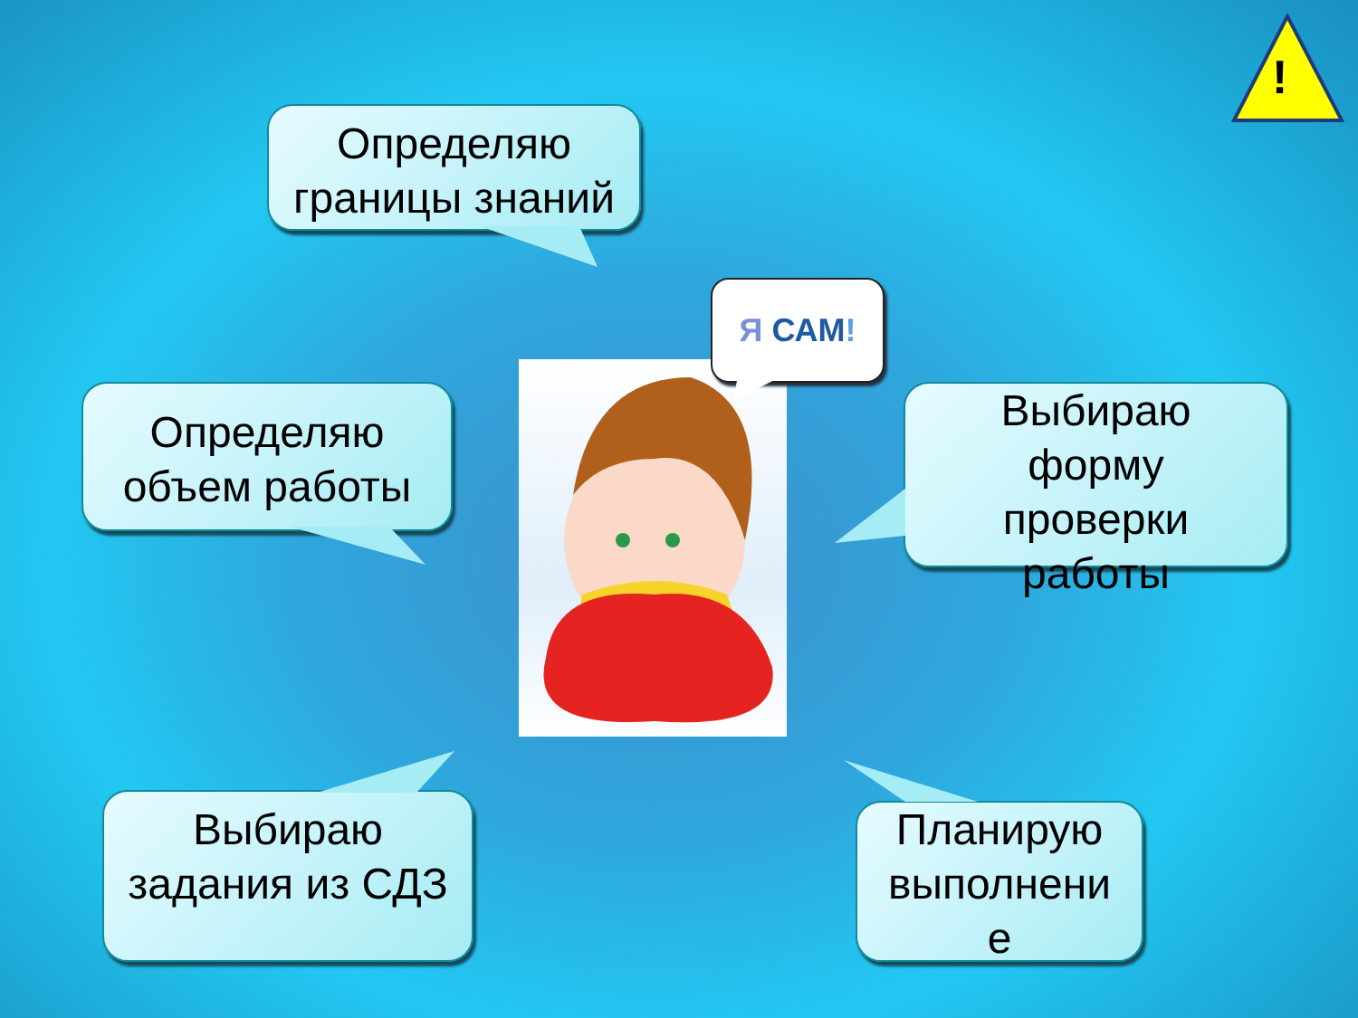!
Определяю
границы знаний
Определяю
объем работы
Выбираю
форму
проверки
работы
Выбираю
задания из СДЗ
Планирую
выполнени
е
Я САМ!